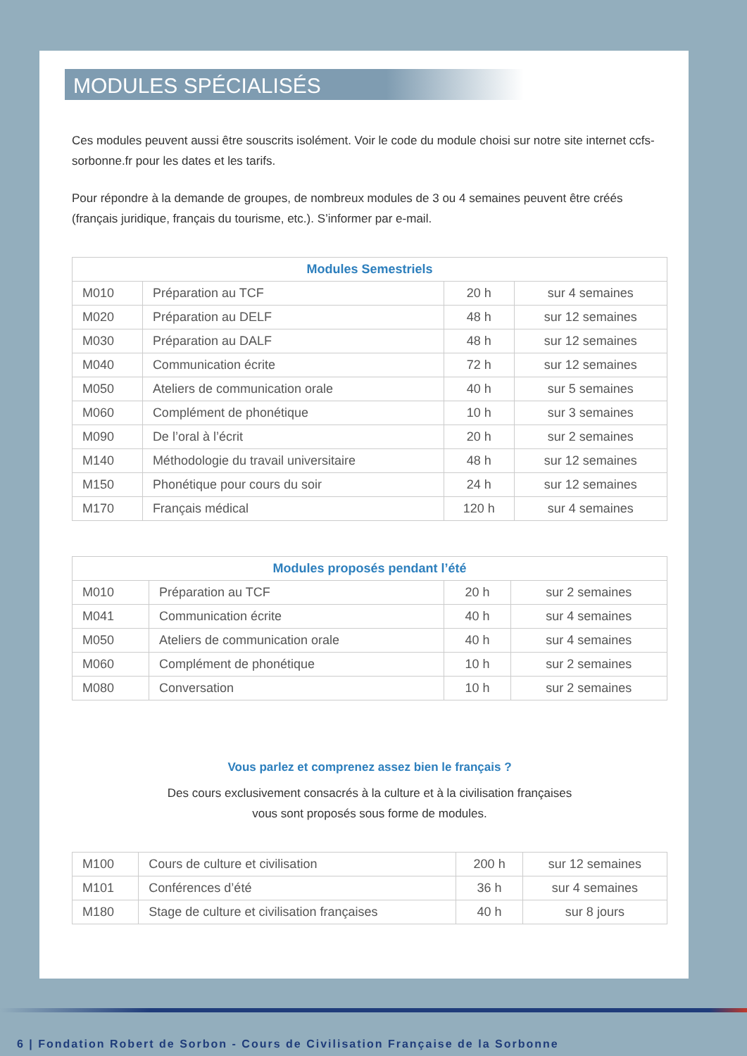MODULES SPÉCIALISÉS
Ces modules peuvent aussi être souscrits isolément. Voir le code du module choisi sur notre site internet ccfs-sorbonne.fr pour les dates et les tarifs.
Pour répondre à la demande de groupes, de nombreux modules de 3 ou 4 semaines peuvent être créés (français juridique, français du tourisme, etc.). S’informer par e-mail.
| Modules Semestriels | | | |
| --- | --- | --- | --- |
| M010 | Préparation au TCF | 20 h | sur 4 semaines |
| M020 | Préparation au DELF | 48 h | sur 12 semaines |
| M030 | Préparation au DALF | 48 h | sur 12 semaines |
| M040 | Communication écrite | 72 h | sur 12 semaines |
| M050 | Ateliers de communication orale | 40 h | sur 5 semaines |
| M060 | Complément de phonétique | 10 h | sur 3 semaines |
| M090 | De l’oral à l’écrit | 20 h | sur 2 semaines |
| M140 | Méthodologie du travail universitaire | 48 h | sur 12 semaines |
| M150 | Phonétique pour cours du soir | 24 h | sur 12 semaines |
| M170 | Français médical | 120 h | sur 4 semaines |
| Modules proposés pendant l’été | | | |
| --- | --- | --- | --- |
| M010 | Préparation au TCF | 20 h | sur 2 semaines |
| M041 | Communication écrite | 40 h | sur 4 semaines |
| M050 | Ateliers de communication orale | 40 h | sur 4 semaines |
| M060 | Complément de phonétique | 10 h | sur 2 semaines |
| M080 | Conversation | 10 h | sur 2 semaines |
Vous parlez et comprenez assez bien le français ?
Des cours exclusivement consacrés à la culture et à la civilisation françaises
vous sont proposés sous forme de modules.
| M100 | Cours de culture et civilisation | 200 h | sur 12 semaines |
| M101 | Conférences d’été | 36 h | sur 4 semaines |
| M180 | Stage de culture et civilisation françaises | 40 h | sur 8 jours |
6 | Fondation Robert de Sorbon - Cours de Civilisation Française de la Sorbonne